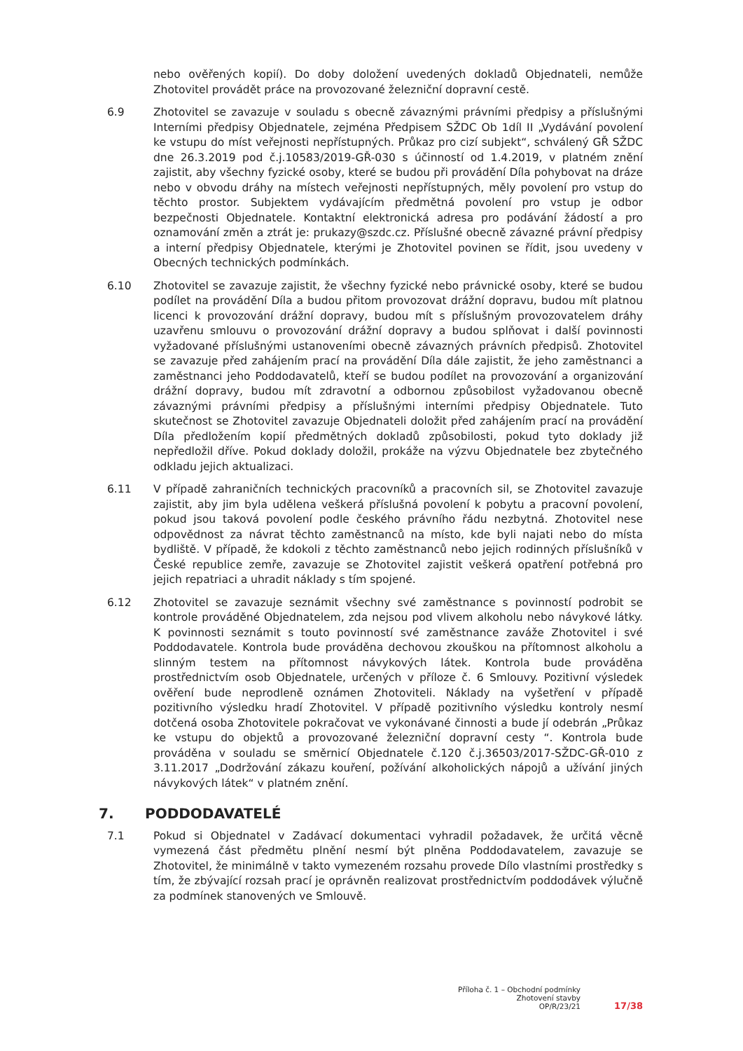nebo ověřených kopií). Do doby doložení uvedených dokladů Objednateli, nemůže Zhotovitel provádět práce na provozované železniční dopravní cestě.
6.9 Zhotovitel se zavazuje v souladu s obecně závaznými právními předpisy a příslušnými Interními předpisy Objednatele, zejména Předpisem SŽDC Ob 1díl II „Vydávání povolení ke vstupu do míst veřejnosti nepřístupných. Průkaz pro cizí subjekt“, schválený GŘ SŽDC dne 26.3.2019 pod č.j.10583/2019-GŘ-030 s účinností od 1.4.2019, v platném znění zajistit, aby všechny fyzické osoby, které se budou při provádění Díla pohybovat na dráze nebo v obvodu dráhy na místech veřejnosti nepřístupných, měly povolení pro vstup do těchto prostor. Subjektem vydávajícím předmětná povolení pro vstup je odbor bezpečnosti Objednatele. Kontaktní elektronická adresa pro podávání žádostí a pro oznamování změn a ztrát je: prukazy@szdc.cz. Příslušné obecně závazné právní předpisy a interní předpisy Objednatele, kterými je Zhotovitel povinen se řídit, jsou uvedeny v Obecných technických podmínkách.
6.10 Zhotovitel se zavazuje zajistit, že všechny fyzické nebo právnické osoby, které se budou podílet na provádění Díla a budou přitom provozovat drážní dopravu, budou mít platnou licenci k provozování drážní dopravy, budou mít s příslušným provozovatelem dráhy uzavřenu smlouvu o provozování drážní dopravy a budou splňovat i další povinnosti vyžadované příslušnými ustanoveními obecně závazných právních předpisů. Zhotovitel se zavazuje před zahájením prací na provádění Díla dále zajistit, že jeho zaměstnanci a zaměstnanci jeho Poddodavatelů, kteří se budou podílet na provozování a organizování drážní dopravy, budou mít zdravotní a odbornou způsobilost vyžadovanou obecně závaznými právními předpisy a příslušnými interními předpisy Objednatele. Tuto skutečnost se Zhotovitel zavazuje Objednateli doložit před zahájením prací na provádění Díla předložením kopií předmětných dokladů způsobilosti, pokud tyto doklady již nepředložil dříve. Pokud doklady doložil, prokáže na výzvu Objednatele bez zbytečného odkladu jejich aktualizaci.
6.11 V případě zahraničních technických pracovníků a pracovních sil, se Zhotovitel zavazuje zajistit, aby jim byla udělena veškerá příslušná povolení k pobytu a pracovní povolení, pokud jsou taková povolení podle českého právního řádu nezbytná. Zhotovitel nese odpovědnost za návrat těchto zaměstnanců na místo, kde byli najati nebo do místa bydliště. V případě, že kdokoli z těchto zaměstnanců nebo jejich rodinných příslušníků v České republice zemře, zavazuje se Zhotovitel zajistit veškerá opatření potřebná pro jejich repatriaci a uhradit náklady s tím spojené.
6.12 Zhotovitel se zavazuje seznámit všechny své zaměstnance s povinností podrobit se kontrole prováděné Objednatelem, zda nejsou pod vlivem alkoholu nebo návykové látky. K povinnosti seznámit s touto povinností své zaměstnance zaváže Zhotovitel i své Poddodavatele. Kontrola bude prováděna dechovou zkouškou na přítomnost alkoholu a slinným testem na přítomnost návykových látek. Kontrola bude prováděna prostřednictvím osob Objednatele, určených v příloze č. 6 Smlouvy. Pozitivní výsledek ověření bude neprodleně oznámen Zhotoviteli. Náklady na vyšetření v případě pozitivního výsledku hradí Zhotovitel. V případě pozitivního výsledku kontroly nesmí dotčená osoba Zhotovitele pokračovat ve vykonávané činnosti a bude jí odebrán „Průkaz ke vstupu do objektů a provozované železniční dopravní cesty “. Kontrola bude prováděna v souladu se směrnicí Objednatele č.120 č.j.36503/2017-SŽDC-GŘ-010 z 3.11.2017 „Dodržování zákazu kouření, požívání alkoholických nápojů a užívání jiných návykových látek“ v platném znění.
7. PODDODAVATELÉ
7.1 Pokud si Objednatel v Zadávací dokumentaci vyhradil požadavek, že určitá věcně vymezená část předmětu plnění nesmí být plněna Poddodavatelem, zavazuje se Zhotovitel, že minimálně v takto vymezeném rozsahu provede Dílo vlastními prostředky s tím, že zbývající rozsah prací je oprávněn realizovat prostřednictvím poddodávek výlučně za podmínek stanovených ve Smlouvě.
Příloha č. 1 – Obchodní podmínky
Zhotovení stavby
OP/R/23/21
17/38